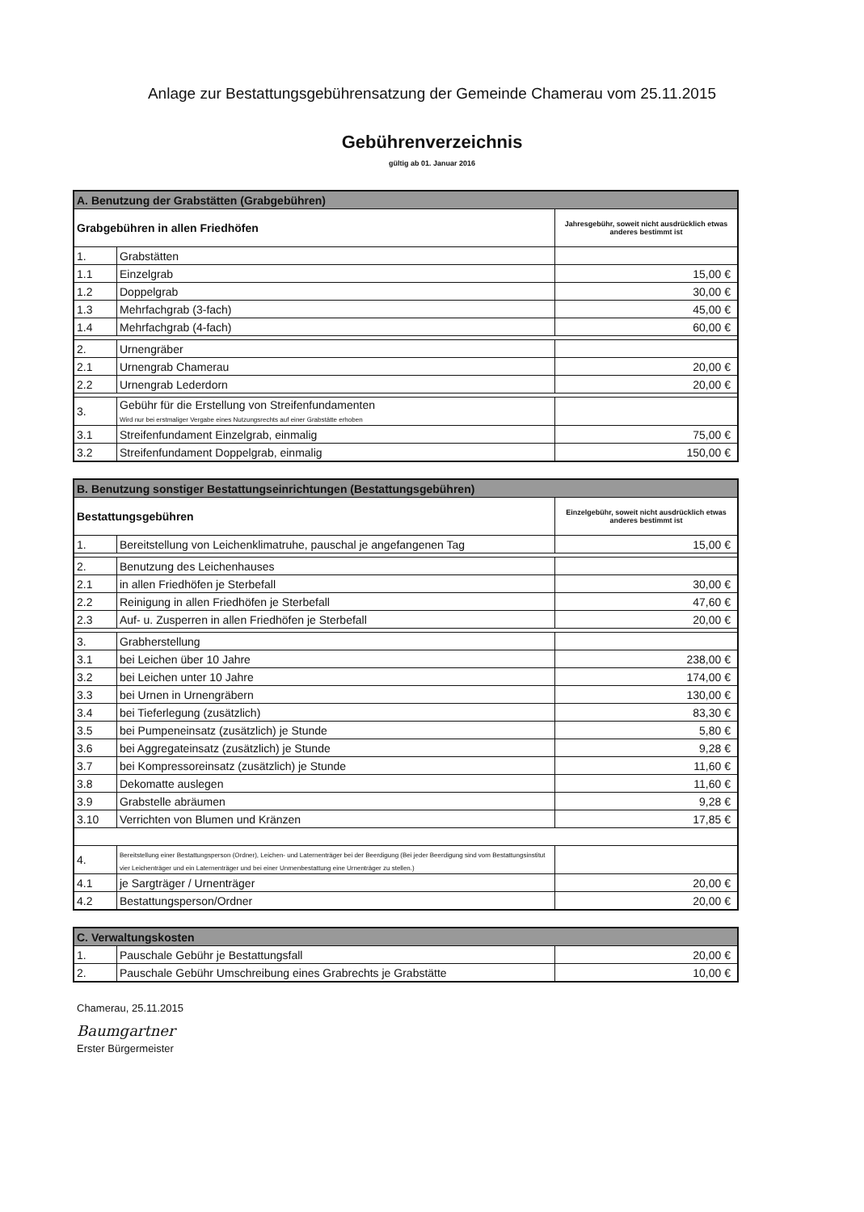Anlage zur Bestattungsgebührensatzung der Gemeinde Chamerau vom 25.11.2015
Gebührenverzeichnis
gültig ab 01. Januar 2016
| A. Benutzung der Grabstätten (Grabgebühren) | | |
| --- | --- | --- |
| Grabgebühren in allen Friedhöfen | | Jahresgebühr, soweit nicht ausdrücklich etwas anderes bestimmt ist |
| 1. | Grabstätten | |
| 1.1 | Einzelgrab | 15,00 € |
| 1.2 | Doppelgrab | 30,00 € |
| 1.3 | Mehrfachgrab (3-fach) | 45,00 € |
| 1.4 | Mehrfachgrab (4-fach) | 60,00 € |
| 2. | Urnengräber | |
| 2.1 | Urnengrab Chamerau | 20,00 € |
| 2.2 | Urnengrab Lederdorn | 20,00 € |
| 3. | Gebühr für die Erstellung von Streifenfundamenten Wird nur bei erstmaliger Vergabe eines Nutzungsrechts auf einer Grabstätte erhoben | |
| 3.1 | Streifenfundament Einzelgrab, einmalig | 75,00 € |
| 3.2 | Streifenfundament Doppelgrab, einmalig | 150,00 € |
| B. Benutzung sonstiger Bestattungseinrichtungen (Bestattungsgebühren) | | |
| --- | --- | --- |
| Bestattungsgebühren | | Einzelgebühr, soweit nicht ausdrücklich etwas anderes bestimmt ist |
| 1. | Bereitstellung von Leichenklimatruhe, pauschal je angefangenen Tag | 15,00 € |
| 2. | Benutzung des Leichenhauses | |
| 2.1 | in allen Friedhöfen je Sterbefall | 30,00 € |
| 2.2 | Reinigung in allen Friedhöfen je Sterbefall | 47,60 € |
| 2.3 | Auf- u. Zusperren in allen Friedhöfen je Sterbefall | 20,00 € |
| 3. | Grabherstellung | |
| 3.1 | bei Leichen über 10 Jahre | 238,00 € |
| 3.2 | bei Leichen unter 10 Jahre | 174,00 € |
| 3.3 | bei Urnen in Urnengräbern | 130,00 € |
| 3.4 | bei Tieferlegung (zusätzlich) | 83,30 € |
| 3.5 | bei Pumpeneinsatz (zusätzlich) je Stunde | 5,80 € |
| 3.6 | bei Aggregateinsatz (zusätzlich) je Stunde | 9,28 € |
| 3.7 | bei Kompressoreinsatz (zusätzlich) je Stunde | 11,60 € |
| 3.8 | Dekomatte auslegen | 11,60 € |
| 3.9 | Grabstelle abräumen | 9,28 € |
| 3.10 | Verrichten von Blumen und Kränzen | 17,85 € |
| 4. | Bereitstellung einer Bestattungsperson (Ordner), Leichen- und Laternenträger bei der Beerdigung (Bei jeder Beerdigung sind vom Bestattungsinstitut vier Leichenträger und ein Laternenträger und bei einer Unrnenbestattung eine Urnenträger zu stellen.) | |
| 4.1 | je Sargträger / Urnenträger | 20,00 € |
| 4.2 | Bestattungsperson/Ordner | 20,00 € |
| C. Verwaltungskosten | | |
| --- | --- | --- |
| 1. | Pauschale Gebühr je Bestattungsfall | 20,00 € |
| 2. | Pauschale Gebühr Umschreibung eines Grabrechts je Grabstätte | 10,00 € |
Chamerau, 25.11.2015
Baumgartner
Erster Bürgermeister